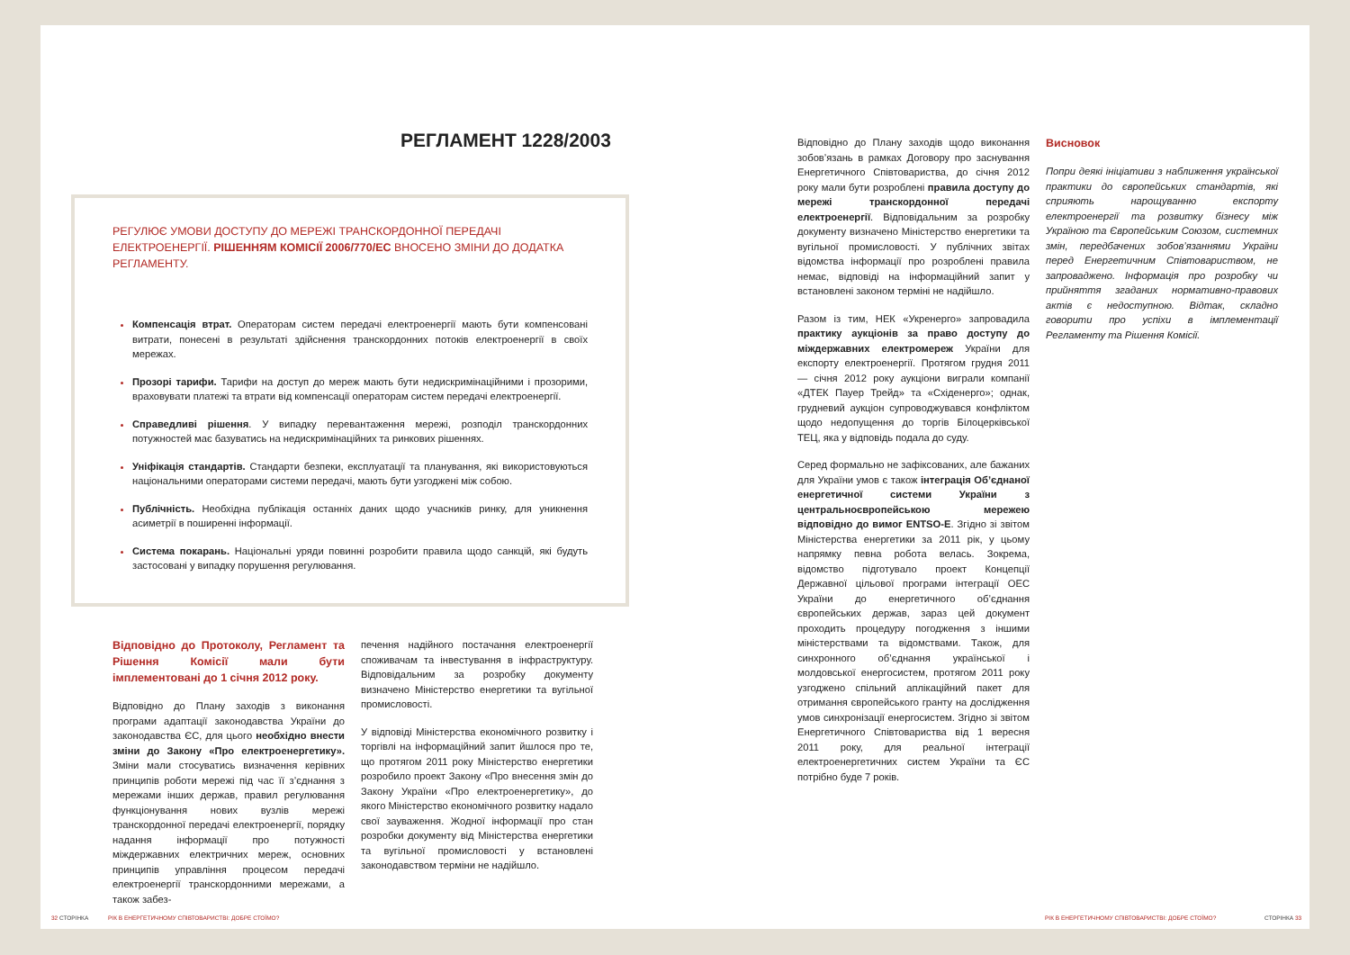РЕГЛАМЕНТ 1228/2003
РЕГУЛЮЄ УМОВИ ДОСТУПУ ДО МЕРЕЖІ ТРАНСКОРДОННОЇ ПЕРЕДАЧІ ЕЛЕКТРОЕНЕРГІЇ. РІШЕННЯМ КОМІСІЇ 2006/770/ЕС ВНОСЕНО ЗМІНИ ДО ДОДАТКА РЕГЛАМЕНТУ.
Компенсація втрат. Операторам систем передачі електроенергії мають бути компенсовані витрати, понесені в результаті здійснення транскордонних потоків електроенергії в своїх мережах.
Прозорі тарифи. Тарифи на доступ до мереж мають бути недискримінаційними і прозорими, враховувати платежі та втрати від компенсації операторам систем передачі електроенергії.
Справедливі рішення. У випадку перевантаження мережі, розподіл транскордонних потужностей має базуватись на недискримінаційних та ринкових рішеннях.
Уніфікація стандартів. Стандарти безпеки, експлуатації та планування, які використовуються національними операторами системи передачі, мають бути узгоджені між собою.
Публічність. Необхідна публікація останніх даних щодо учасників ринку, для уникнення асиметрії в поширенні інформації.
Система покарань. Національні уряди повинні розробити правила щодо санкцій, які будуть застосовані у випадку порушення регулювання.
Відповідно до Протоколу, Регламент та Рішення Комісії мали бути імплементовані до 1 січня 2012 року.
Відповідно до Плану заходів з виконання програми адаптації законодавства України до законодавства ЄС, для цього необхідно внести зміни до Закону «Про електроенергетику». Зміни мали стосуватись визначення керівних принципів роботи мережі під час її з’єднання з мережами інших держав, правил регулювання функціонування нових вузлів мережі транскордонної передачі електроенергії, порядку надання інформації про потужності міждержавних електричних мереж, основних принципів управління процесом передачі електроенергії транскордонними мережами, а також забез-
печення надійного постачання електроенергії споживачам та інвестування в інфраструктуру. Відповідальним за розробку документу визначено Міністерство енергетики та вугільної промисловості.
У відповіді Міністерства економічного розвитку і торгівлі на інформаційний запит йшлося про те, що протягом 2011 року Міністерство енергетики розробило проект Закону «Про внесення змін до Закону України «Про електроенергетику», до якого Міністерство економічного розвитку надало свої зауваження. Жодної інформації про стан розробки документу від Міністерства енергетики та вугільної промисловості у встановлені законодавством терміни не надійшло.
32 СТОРІНКА
РІК В ЕНЕРГЕТИЧНОМУ СПІВТОВАРИСТВІ: ДОБРЕ СТОЇМО?
Відповідно до Плану заходів щодо виконання зобов’язань в рамках Договору про заснування Енергетичного Співтовариства, до січня 2012 року мали бути розроблені правила доступу до мережі транскордонної передачі електроенергії. Відповідальним за розробку документу визначено Міністерство енергетики та вугільної промисловості. У публічних звітах відомства інформації про розроблені правила немає, відповіді на інформаційний запит у встановлені законом терміні не надійшло.
Разом із тим, НЕК «Укренерго» запровадила практику аукціонів за право доступу до міждержавних електромереж України для експорту електроенергії. Протягом грудня 2011 — січня 2012 року аукціони виграли компанії «ДТЕК Пауер Трейд» та «Східенерго»; однак, грудневий аукціон супроводжувався конфліктом щодо недопущення до торгів Білоцерківської ТЕЦ, яка у відповідь подала до суду.
Серед формально не зафіксованих, але бажаних для України умов є також інтеграція Об’єднаної енергетичної системи України з центральноєвропейською мережею відповідно до вимог ENTSO-E. Згідно зі звітом Міністерства енергетики за 2011 рік, у цьому напрямку певна робота велась. Зокрема, відомство підготувало проект Концепції Державної цільової програми інтеграції ОЕС України до енергетичного об’єднання європейських держав, зараз цей документ проходить процедуру погодження з іншими міністерствами та відомствами. Також, для синхронного об’єднання української і молдовської енергосистем, протягом 2011 року узгоджено спільний аплікаційний пакет для отримання європейського гранту на дослідження умов синхронізації енергосистем. Згідно зі звітом Енергетичного Співтовариства від 1 вересня 2011 року, для реальної інтеграції електроенергетичних систем України та ЄС потрібно буде 7 років.
Висновок
Попри деякі ініціативи з наближення української практики до європейських стандартів, які сприяють нарощуванню експорту електроенергії та розвитку бізнесу між Україною та Європейським Союзом, системних змін, передбачених зобов’язаннями України перед Енергетичним Співтовариством, не запроваджено. Інформація про розробку чи прийняття згаданих нормативно-правових актів є недоступною. Відтак, складно говорити про успіхи в імплементації Регламенту та Рішення Комісії.
РІК В ЕНЕРГЕТИЧНОМУ СПІВТОВАРИСТВІ: ДОБРЕ СТОЇМО?
СТОРІНКА 33